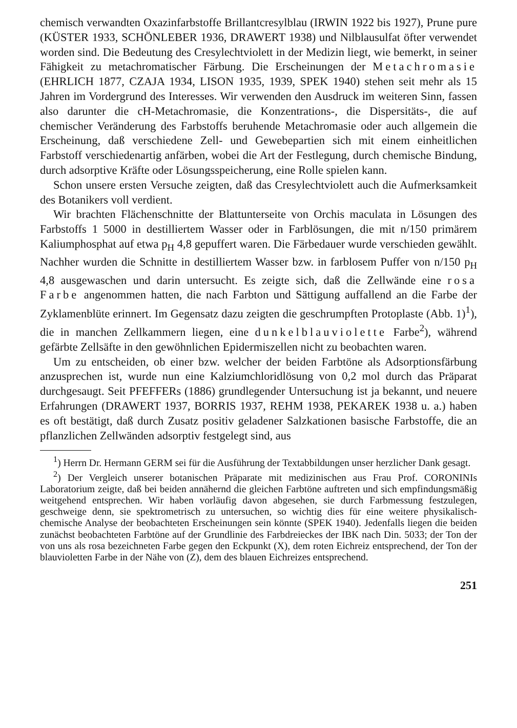chemisch verwandten Oxazinfarbstoffe Brillantcresylblau (IRWIN 1922 bis 1927), Prune pure (KÜSTER 1933, SCHÖNLEBER 1936, DRAWERT 1938) und Nilblausulfat öfter verwendet worden sind. Die Bedeutung des Cresylechtviolett in der Medizin liegt, wie bemerkt, in seiner Fähigkeit zu metachromatischer Färbung. Die Erscheinungen der Metachromasie (EHRLICH 1877, CZAJA 1934, LISON 1935, 1939, SPEK 1940) stehen seit mehr als 15 Jahren im Vordergrund des Interesses. Wir verwenden den Ausdruck im weiteren Sinn, fassen also darunter die cH-Metachromasie, die Konzentrations-, die Dispersitäts-, die auf chemischer Veränderung des Farbstoffs beruhende Metachromasie oder auch allgemein die Erscheinung, daß verschiedene Zell- und Gewebepartien sich mit einem einheitlichen Farbstoff verschiedenartig anfärben, wobei die Art der Festlegung, durch chemische Bindung, durch adsorptive Kräfte oder Lösungsspeicherung, eine Rolle spielen kann.
Schon unsere ersten Versuche zeigten, daß das Cresylechtviolett auch die Aufmerksamkeit des Botanikers voll verdient.
Wir brachten Flächenschnitte der Blattunterseite von Orchis maculata in Lösungen des Farbstoffs 1 5000 in destilliertem Wasser oder in Farblösungen, die mit n/150 primärem Kaliumphosphat auf etwa p<sub>H</sub> 4,8 gepuffert waren. Die Färbedauer wurde verschieden gewählt. Nachher wurden die Schnitte in destilliertem Wasser bzw. in farblosem Puffer von n/150 p<sub>H</sub> 4,8 ausgewaschen und darin untersucht. Es zeigte sich, daß die Zellwände eine rosa Farbe angenommen hatten, die nach Farbton und Sättigung auffallend an die Farbe der Zyklamenblüte erinnert. Im Gegensatz dazu zeigten die geschrumpften Protoplaste (Abb. 1)<sup>1</sup>), die in manchen Zellkammern liegen, eine dunkelblauviolette Farbe<sup>2</sup>), während gefärbte Zellsäfte in den gewöhnlichen Epidermiszellen nicht zu beobachten waren.
Um zu entscheiden, ob einer bzw. welcher der beiden Farbtöne als Adsorptionsfärbung anzusprechen ist, wurde nun eine Kalziumchloridlösung von 0,2 mol durch das Präparat durchgesaugt. Seit PFEFFERs (1886) grundlegender Untersuchung ist ja bekannt, und neuere Erfahrungen (DRAWERT 1937, BORRIS 1937, REHM 1938, PEKAREK 1938 u. a.) haben es oft bestätigt, daß durch Zusatz positiv geladener Salzkationen basische Farbstoffe, die an pflanzlichen Zellwänden adsorptiv festgelegt sind, aus
<sup>1</sup>) Herrn Dr. Hermann GERM sei für die Ausführung der Textabbildungen unser herzlicher Dank gesagt.
<sup>2</sup>) Der Vergleich unserer botanischen Präparate mit medizinischen aus Frau Prof. CORONINIs Laboratorium zeigte, daß bei beiden annähernd die gleichen Farbtöne auftreten und sich empfindungsmäßig weitgehend entsprechen. Wir haben vorläufig davon abgesehen, sie durch Farbmessung festzulegen, geschweige denn, sie spektrometrisch zu untersuchen, so wichtig dies für eine weitere physikalisch-chemische Analyse der beobachteten Erscheinungen sein könnte (SPEK 1940). Jedenfalls liegen die beiden zunächst beobachteten Farbtöne auf der Grundlinie des Farbdreieckes der IBK nach Din. 5033; der Ton der von uns als rosa bezeichneten Farbe gegen den Eckpunkt (X), dem roten Eichreiz entsprechend, der Ton der blauvioletten Farbe in der Nähe von (Z), dem des blauen Eichreizes entsprechend.
251